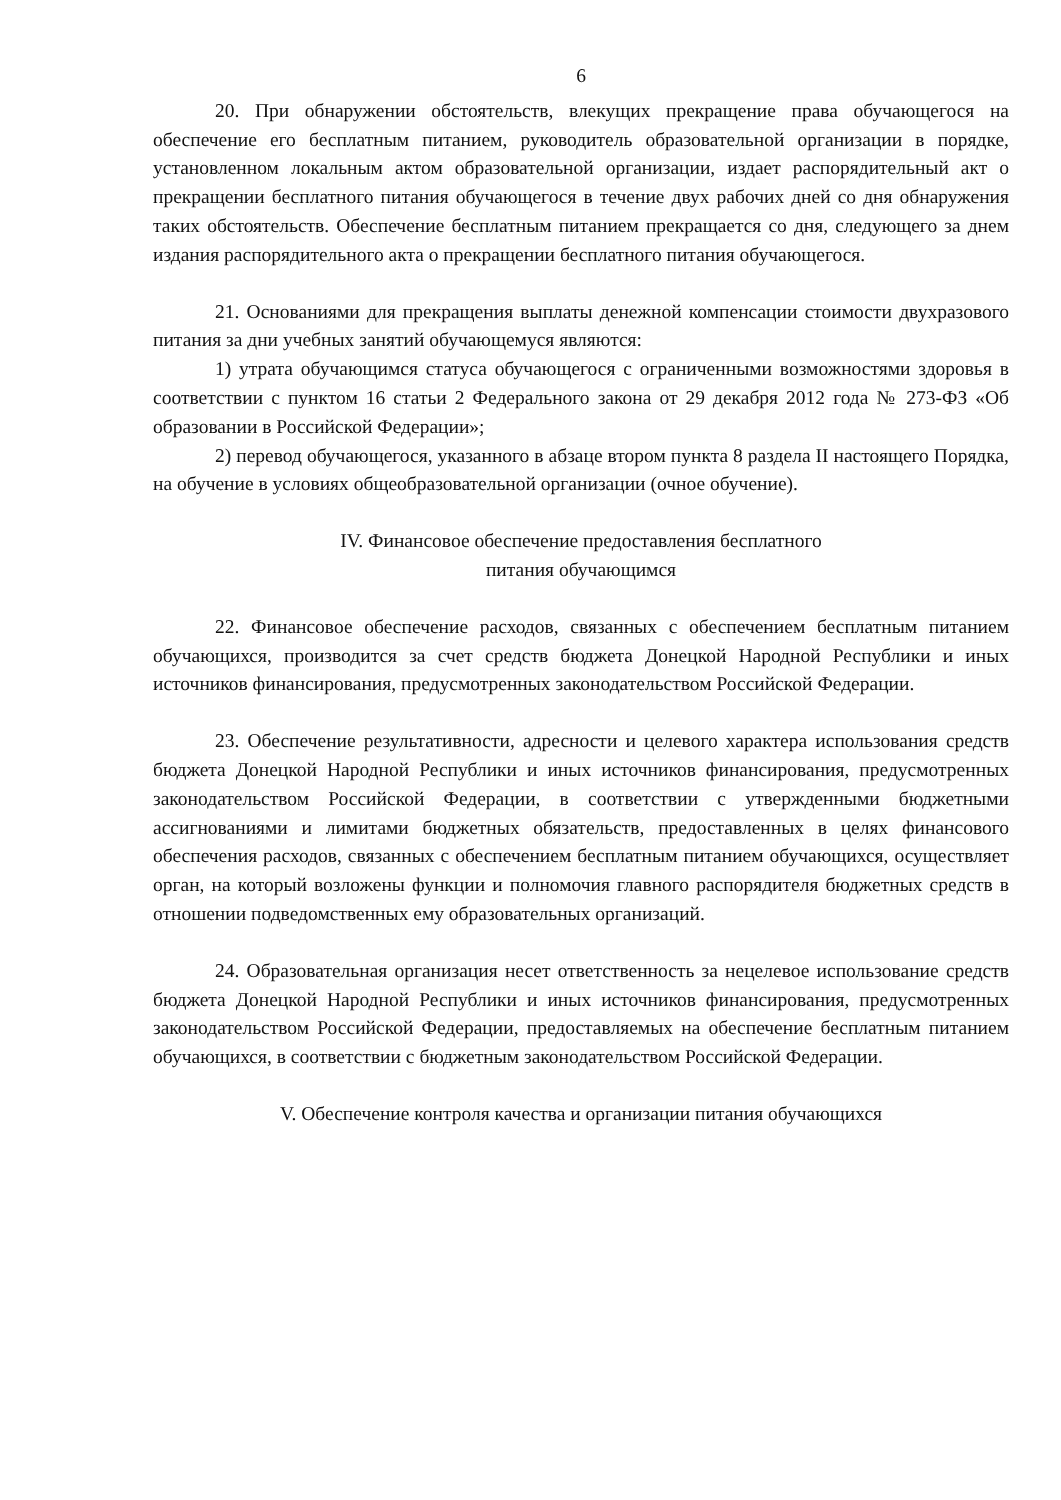6
20. При обнаружении обстоятельств, влекущих прекращение права обучающегося на обеспечение его бесплатным питанием, руководитель образовательной организации в порядке, установленном локальным актом образовательной организации, издает распорядительный акт о прекращении бесплатного питания обучающегося в течение двух рабочих дней со дня обнаружения таких обстоятельств. Обеспечение бесплатным питанием прекращается со дня, следующего за днем издания распорядительного акта о прекращении бесплатного питания обучающегося.
21. Основаниями для прекращения выплаты денежной компенсации стоимости двухразового питания за дни учебных занятий обучающемуся являются:
1) утрата обучающимся статуса обучающегося с ограниченными возможностями здоровья в соответствии с пунктом 16 статьи 2 Федерального закона от 29 декабря 2012 года № 273-ФЗ «Об образовании в Российской Федерации»;
2) перевод обучающегося, указанного в абзаце втором пункта 8 раздела II настоящего Порядка, на обучение в условиях общеобразовательной организации (очное обучение).
IV. Финансовое обеспечение предоставления бесплатного
питания обучающимся
22. Финансовое обеспечение расходов, связанных с обеспечением бесплатным питанием обучающихся, производится за счет средств бюджета Донецкой Народной Республики и иных источников финансирования, предусмотренных законодательством Российской Федерации.
23. Обеспечение результативности, адресности и целевого характера использования средств бюджета Донецкой Народной Республики и иных источников финансирования, предусмотренных законодательством Российской Федерации, в соответствии с утвержденными бюджетными ассигнованиями и лимитами бюджетных обязательств, предоставленных в целях финансового обеспечения расходов, связанных с обеспечением бесплатным питанием обучающихся, осуществляет орган, на который возложены функции и полномочия главного распорядителя бюджетных средств в отношении подведомственных ему образовательных организаций.
24. Образовательная организация несет ответственность за нецелевое использование средств бюджета Донецкой Народной Республики и иных источников финансирования, предусмотренных законодательством Российской Федерации, предоставляемых на обеспечение бесплатным питанием обучающихся, в соответствии с бюджетным законодательством Российской Федерации.
V. Обеспечение контроля качества и организации питания обучающихся